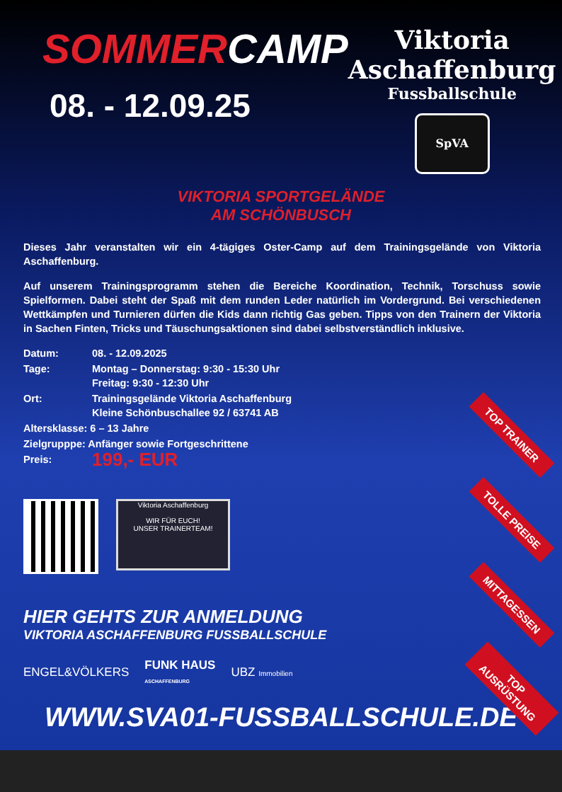SOMMERCAMP
08. - 12.09.25
Viktoria
Aschaffenburg
Fussballschule
SpVA
VIKTORIA SPORTGELÄNDE
AM SCHÖNBUSCH
Dieses Jahr veranstalten wir ein 4-tägiges Oster-Camp auf dem Trainingsgelände von Viktoria Aschaffenburg.
Auf unserem Trainingsprogramm stehen die Bereiche Koordination, Technik, Torschuss sowie Spielformen. Dabei steht der Spaß mit dem runden Leder natürlich im Vordergrund. Bei verschiedenen Wettkämpfen und Turnieren dürfen die Kids dann richtig Gas geben. Tipps von den Trainern der Viktoria in Sachen Finten, Tricks und Täuschungsaktionen sind dabei selbstverständlich inklusive.
| Datum: | 08. - 12.09.2025 |
| Tage: | Montag – Donnerstag: 9:30 - 15:30 Uhr Freitag: 9:30 - 12:30 Uhr |
| Ort: | Trainingsgelände Viktoria Aschaffenburg Kleine Schönbuschallee 92 / 63741 AB |
| Altersklasse: 6 – 13 Jahre | |
| Zielgrupppe: Anfänger sowie Fortgeschrittene | |
| Preis: | 199,- EUR |
TOP TRAINER
TOLLE PREISE
MITTAGESSEN
TOP AUSRÜSTUNG
Viktoria Aschaffenburg
WIR FÜR EUCH!
UNSER TRAINERTEAM!
HIER GEHTS ZUR ANMELDUNG
VIKTORIA ASCHAFFENBURG FUSSBALLSCHULE
ENGEL&VÖLKERS FUNK HAUS
ASCHAFFENBURG UBZ Immobilien
WWW.SVA01-FUSSBALLSCHULE.DE